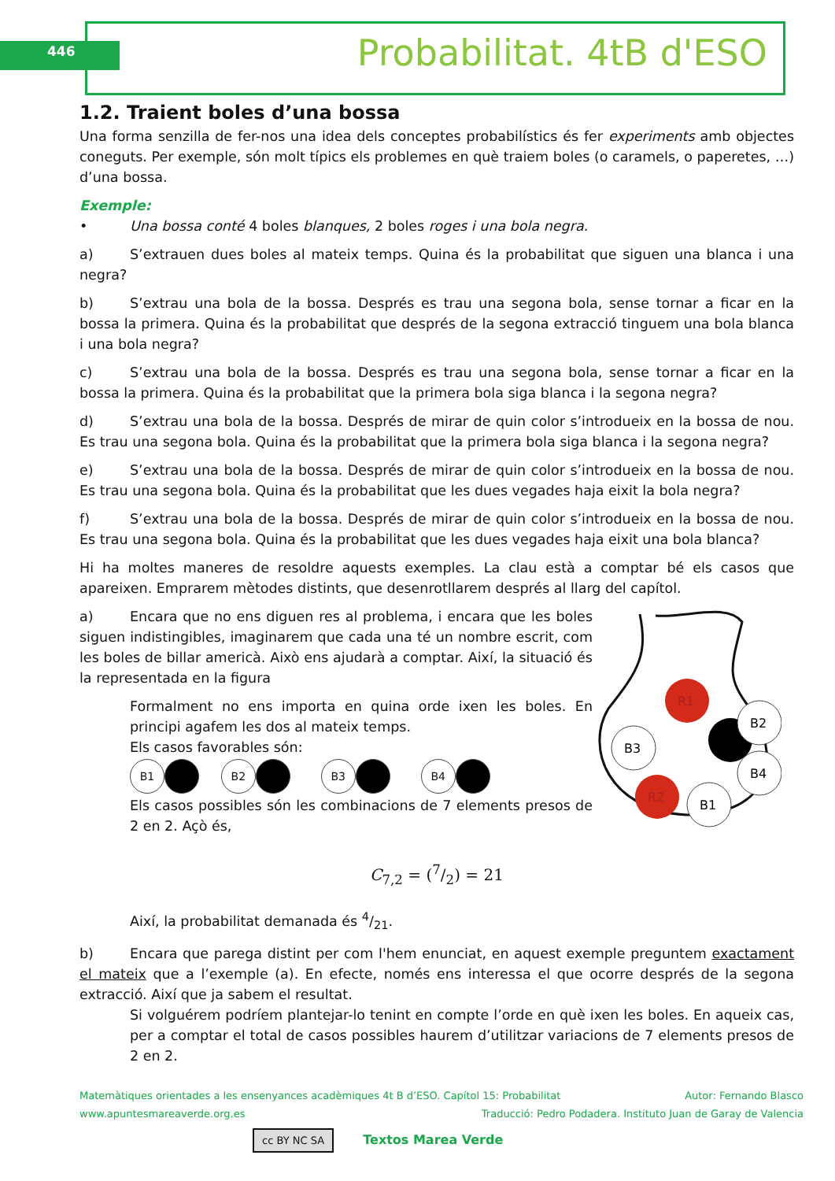446 Probabilitat. 4tB d'ESO
1.2. Traient boles d’una bossa
Una forma senzilla de fer-nos una idea dels conceptes probabilístics és fer experiments amb objectes coneguts. Per exemple, són molt típics els problemes en què traiem boles (o caramels, o paperetes, …) d’una bossa.
Exemple:
• Una bossa conté 4 boles blanques, 2 boles roges i una bola negra.
a) S’extrauen dues boles al mateix temps. Quina és la probabilitat que siguen una blanca i una negra?
b) S’extrau una bola de la bossa. Després es trau una segona bola, sense tornar a ficar en la bossa la primera. Quina és la probabilitat que després de la segona extracció tinguem una bola blanca i una bola negra?
c) S’extrau una bola de la bossa. Després es trau una segona bola, sense tornar a ficar en la bossa la primera. Quina és la probabilitat que la primera bola siga blanca i la segona negra?
d) S’extrau una bola de la bossa. Després de mirar de quin color s’introdueix en la bossa de nou. Es trau una segona bola. Quina és la probabilitat que la primera bola siga blanca i la segona negra?
e) S’extrau una bola de la bossa. Després de mirar de quin color s’introdueix en la bossa de nou. Es trau una segona bola. Quina és la probabilitat que les dues vegades haja eixit la bola negra?
f) S’extrau una bola de la bossa. Després de mirar de quin color s’introdueix en la bossa de nou. Es trau una segona bola. Quina és la probabilitat que les dues vegades haja eixit una bola blanca?
Hi ha moltes maneres de resoldre aquests exemples. La clau està a comptar bé els casos que apareixen. Emprarem mètodes distints, que desenrotllarem després al llarg del capítol.
a) Encara que no ens diguen res al problema, i encara que les boles siguen indistingibles, imaginarem que cada una té un nombre escrit, com les boles de billar americà. Això ens ajudarà a comptar. Així, la situació és la representada en la figura
Formalment no ens importa en quina orde ixen les boles. En principi agafem les dos al mateix temps.
Els casos favorables són:
B1 B2 B3 B4
Els casos possibles són les combinacions de 7 elements presos de 2 en 2. Açò és,
R1
B3
B2
B4
R2
B1
C<sub>7,2</sub> = (7/2) = 21
Així, la probabilitat demanada és 4/21.
b) Encara que parega distint per com l'hem enunciat, en aquest exemple preguntem exactament el mateix que a l’exemple (a). En efecte, només ens interessa el que ocorre després de la segona extracció. Així que ja sabem el resultat.
Si volguérem podríem plantejar-lo tenint en compte l’orde en què ixen les boles. En aqueix cas, per a comptar el total de casos possibles haurem d’utilitzar variacions de 7 elements presos de 2 en 2.
Matemàtiques orientades a les ensenyances acadèmiques 4t B d’ESO. Capítol 15: Probabilitat Autor: Fernando Blasco
www.apuntesmareaverde.org.es Traducció: Pedro Podadera. Instituto Juan de Garay de Valencia
cc BY NC SA Textos Marea Verde